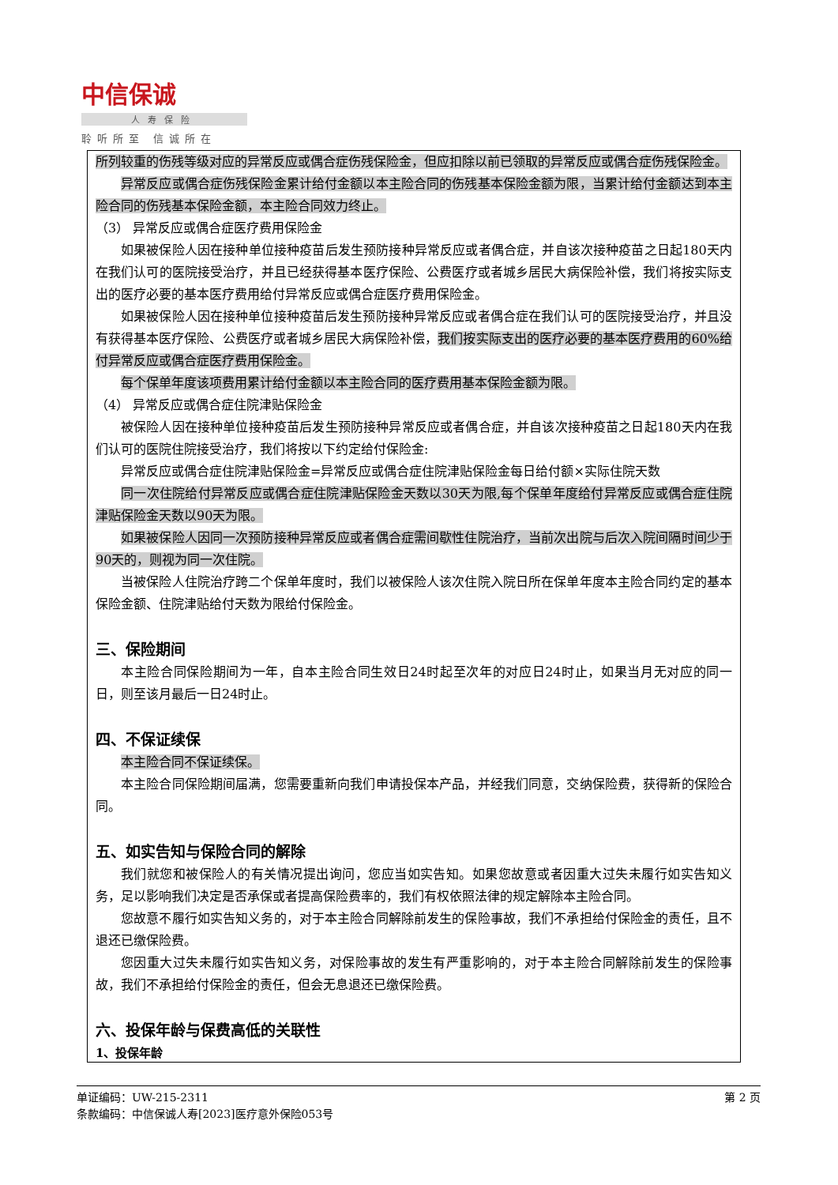中信保诚
人寿保险
聆听所至 信诚所在
所列较重的伤残等级对应的异常反应或偶合症伤残保险金，但应扣除以前已领取的异常反应或偶合症伤残保险金。
异常反应或偶合症伤残保险金累计给付金额以本主险合同的伤残基本保险金额为限，当累计给付金额达到本主险合同的伤残基本保险金额，本主险合同效力终止。
（3） 异常反应或偶合症医疗费用保险金
如果被保险人因在接种单位接种疫苗后发生预防接种异常反应或者偶合症，并自该次接种疫苗之日起180天内在我们认可的医院接受治疗，并且已经获得基本医疗保险、公费医疗或者城乡居民大病保险补偿，我们将按实际支出的医疗必要的基本医疗费用给付异常反应或偶合症医疗费用保险金。
如果被保险人因在接种单位接种疫苗后发生预防接种异常反应或者偶合症在我们认可的医院接受治疗，并且没有获得基本医疗保险、公费医疗或者城乡居民大病保险补偿，我们按实际支出的医疗必要的基本医疗费用的60%给付异常反应或偶合症医疗费用保险金。
每个保单年度该项费用累计给付金额以本主险合同的医疗费用基本保险金额为限。
（4） 异常反应或偶合症住院津贴保险金
被保险人因在接种单位接种疫苗后发生预防接种异常反应或者偶合症，并自该次接种疫苗之日起180天内在我们认可的医院住院接受治疗，我们将按以下约定给付保险金:
异常反应或偶合症住院津贴保险金=异常反应或偶合症住院津贴保险金每日给付额×实际住院天数
同一次住院给付异常反应或偶合症住院津贴保险金天数以30天为限,每个保单年度给付异常反应或偶合症住院津贴保险金天数以90天为限。
如果被保险人因同一次预防接种异常反应或者偶合症需间歇性住院治疗，当前次出院与后次入院间隔时间少于90天的，则视为同一次住院。
当被保险人住院治疗跨二个保单年度时，我们以被保险人该次住院入院日所在保单年度本主险合同约定的基本保险金额、住院津贴给付天数为限给付保险金。
三、保险期间
本主险合同保险期间为一年，自本主险合同生效日24时起至次年的对应日24时止，如果当月无对应的同一日，则至该月最后一日24时止。
四、不保证续保
本主险合同不保证续保。
本主险合同保险期间届满，您需要重新向我们申请投保本产品，并经我们同意，交纳保险费，获得新的保险合同。
五、如实告知与保险合同的解除
我们就您和被保险人的有关情况提出询问，您应当如实告知。如果您故意或者因重大过失未履行如实告知义务，足以影响我们决定是否承保或者提高保险费率的，我们有权依照法律的规定解除本主险合同。
您故意不履行如实告知义务的，对于本主险合同解除前发生的保险事故，我们不承担给付保险金的责任，且不退还已缴保险费。
您因重大过失未履行如实告知义务，对保险事故的发生有严重影响的，对于本主险合同解除前发生的保险事故，我们不承担给付保险金的责任，但会无息退还已缴保险费。
六、投保年龄与保费高低的关联性
1、投保年龄
第 2 页 单证编码：UW-215-2311
条款编码：中信保诚人寿[2023]医疗意外保险053号